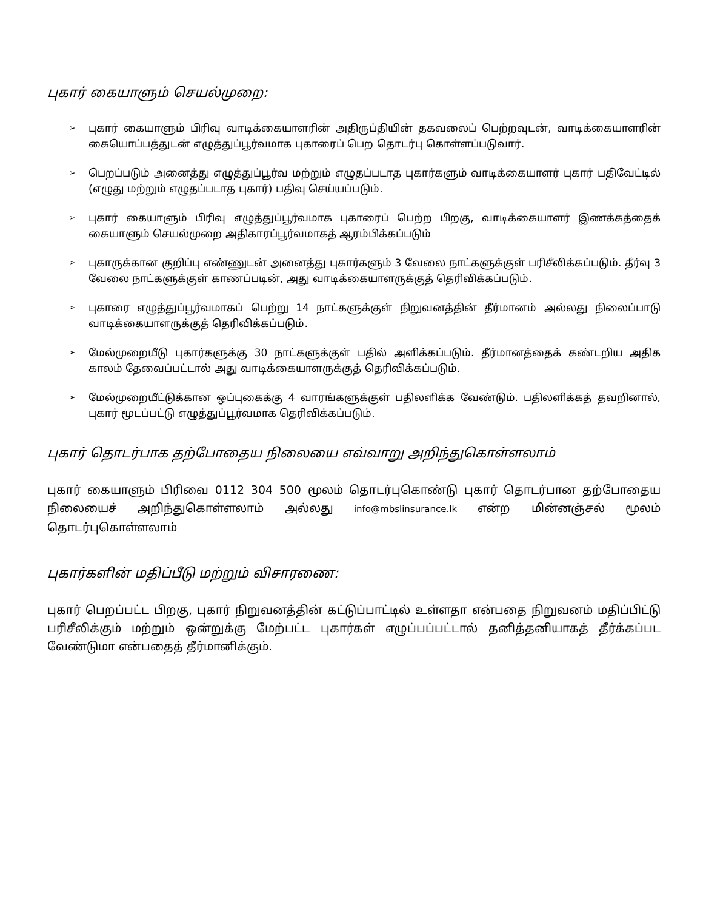புகார் கையாளும் செயல்முறை:
➢ புகார் கையாளும் பிரிவு வாடிக்கையாளரின் அதிருப்தியின் தகவலைப் பெற்றவுடன், வாடிக்கையாளரின் கையொப்பத்துடன் எழுத்துப்பூர்வமாக புகாரைப் பெற தொடர்பு கொள்ளப்படுவார்.
➢ பெறப்படும் அனைத்து எழுத்துப்பூர்வ மற்றும் எழுதப்படாத புகார்களும் வாடிக்கையாளர் புகார் பதிவேட்டில் (எழுது மற்றும் எழுதப்படாத புகார்) பதிவு செய்யப்படும்.
➢ புகார் கையாளும் பிரிவு எழுத்துப்பூர்வமாக புகாரைப் பெற்ற பிறகு, வாடிக்கையாளர் இணக்கத்தைக் கையாளும் செயல்முறை அதிகாரப்பூர்வமாகத் ஆரம்பிக்கப்படும்
➢ புகாருக்கான குறிப்பு எண்ணுடன் அனைத்து புகார்களும் 3 வேலை நாட்களுக்குள் பரிசீலிக்கப்படும். தீர்வு 3 வேலை நாட்களுக்குள் காணப்படின், அது வாடிக்கையாளருக்குத் தெரிவிக்கப்படும்.
➢ புகாரை எழுத்துப்பூர்வமாகப் பெற்று 14 நாட்களுக்குள் நிறுவனத்தின் தீர்மானம் அல்லது நிலைப்பாடு வாடிக்கையாளருக்குத் தெரிவிக்கப்படும்.
➢ மேல்முறையீடு புகார்களுக்கு 30 நாட்களுக்குள் பதில் அளிக்கப்படும். தீர்மானத்தைக் கண்டறிய அதிக காலம் தேவைப்பட்டால் அது வாடிக்கையாளருக்குத் தெரிவிக்கப்படும்.
➢ மேல்முறையீட்டுக்கான ஒப்புகைக்கு 4 வாரங்களுக்குள் பதிலளிக்க வேண்டும். பதிலளிக்கத் தவறினால், புகார் மூடப்பட்டு எழுத்துப்பூர்வமாக தெரிவிக்கப்படும்.
புகார் தொடர்பாக தற்போதைய நிலையை எவ்வாறு அறிந்துகொள்ளலாம்
புகார் கையாளும் பிரிவை 0112 304 500 மூலம் தொடர்புகொண்டு புகார் தொடர்பான தற்போதைய நிலையைச் அறிந்துகொள்ளலாம் அல்லது info@mbslinsurance.lk என்ற மின்னஞ்சல் மூலம் தொடர்புகொள்ளலாம்
புகார்களின் மதிப்பீடு மற்றும் விசாரணை:
புகார் பெறப்பட்ட பிறகு, புகார் நிறுவனத்தின் கட்டுப்பாட்டில் உள்ளதா என்பதை நிறுவனம் மதிப்பிட்டு பரிசீலிக்கும் மற்றும் ஒன்றுக்கு மேற்பட்ட புகார்கள் எழுப்பப்பட்டால் தனித்தனியாகத் தீர்க்கப்பட வேண்டுமா என்பதைத் தீர்மானிக்கும்.